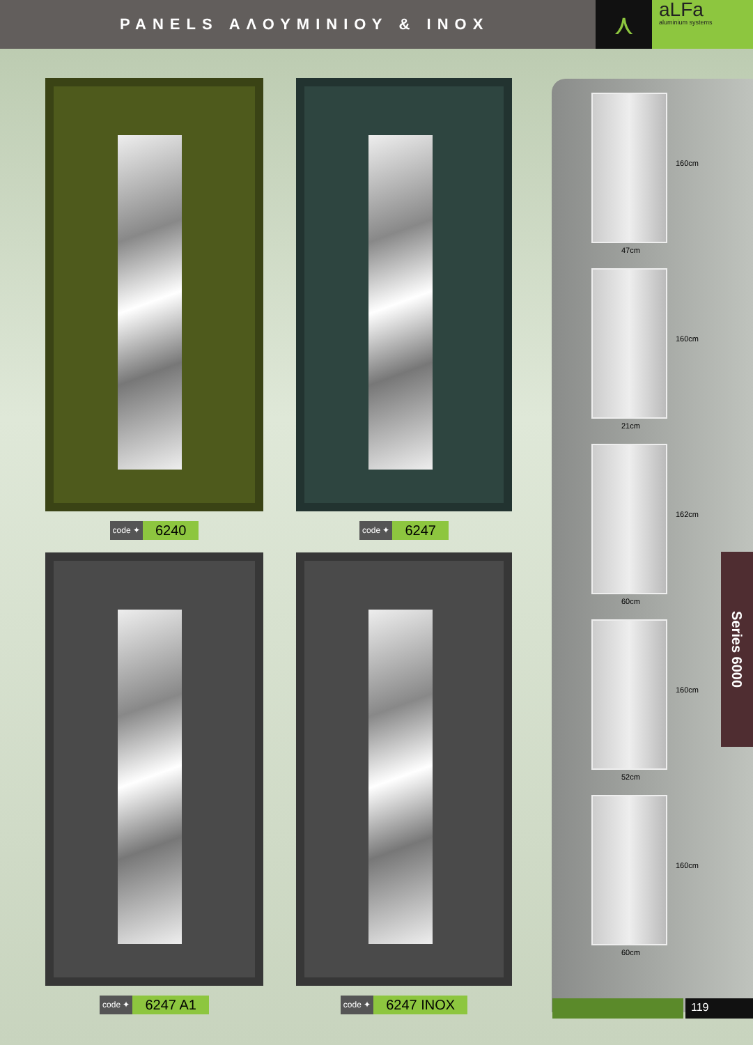PANELS ΑΛΟΥΜΙΝΙΟΥ & INOX
⋏
aLFa
aluminium systems
code ✦ 6240
code ✦ 6247
code ✦ 6247 A1
code ✦ 6247 INOX
160cm
47cm
160cm
21cm
162cm
60cm
160cm
52cm
160cm
60cm
Series 6000
119